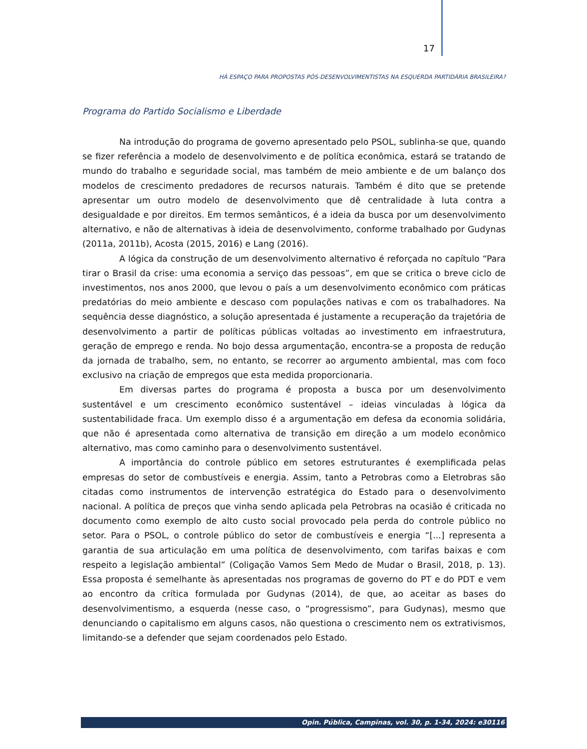17
HÁ ESPAÇO PARA PROPOSTAS PÓS-DESENVOLVIMENTISTAS NA ESQUERDA PARTIDÁRIA BRASILEIRA?
Programa do Partido Socialismo e Liberdade
Na introdução do programa de governo apresentado pelo PSOL, sublinha-se que, quando se fizer referência a modelo de desenvolvimento e de política econômica, estará se tratando de mundo do trabalho e seguridade social, mas também de meio ambiente e de um balanço dos modelos de crescimento predadores de recursos naturais. Também é dito que se pretende apresentar um outro modelo de desenvolvimento que dê centralidade à luta contra a desigualdade e por direitos. Em termos semânticos, é a ideia da busca por um desenvolvimento alternativo, e não de alternativas à ideia de desenvolvimento, conforme trabalhado por Gudynas (2011a, 2011b), Acosta (2015, 2016) e Lang (2016).
A lógica da construção de um desenvolvimento alternativo é reforçada no capítulo “Para tirar o Brasil da crise: uma economia a serviço das pessoas”, em que se critica o breve ciclo de investimentos, nos anos 2000, que levou o país a um desenvolvimento econômico com práticas predatórias do meio ambiente e descaso com populações nativas e com os trabalhadores. Na sequência desse diagnóstico, a solução apresentada é justamente a recuperação da trajetória de desenvolvimento a partir de políticas públicas voltadas ao investimento em infraestrutura, geração de emprego e renda. No bojo dessa argumentação, encontra-se a proposta de redução da jornada de trabalho, sem, no entanto, se recorrer ao argumento ambiental, mas com foco exclusivo na criação de empregos que esta medida proporcionaria.
Em diversas partes do programa é proposta a busca por um desenvolvimento sustentável e um crescimento econômico sustentável – ideias vinculadas à lógica da sustentabilidade fraca. Um exemplo disso é a argumentação em defesa da economia solidária, que não é apresentada como alternativa de transição em direção a um modelo econômico alternativo, mas como caminho para o desenvolvimento sustentável.
A importância do controle público em setores estruturantes é exemplificada pelas empresas do setor de combustíveis e energia. Assim, tanto a Petrobras como a Eletrobras são citadas como instrumentos de intervenção estratégica do Estado para o desenvolvimento nacional. A política de preços que vinha sendo aplicada pela Petrobras na ocasião é criticada no documento como exemplo de alto custo social provocado pela perda do controle público no setor. Para o PSOL, o controle público do setor de combustíveis e energia “[...] representa a garantia de sua articulação em uma política de desenvolvimento, com tarifas baixas e com respeito a legislação ambiental” (Coligação Vamos Sem Medo de Mudar o Brasil, 2018, p. 13). Essa proposta é semelhante às apresentadas nos programas de governo do PT e do PDT e vem ao encontro da crítica formulada por Gudynas (2014), de que, ao aceitar as bases do desenvolvimentismo, a esquerda (nesse caso, o “progressismo”, para Gudynas), mesmo que denunciando o capitalismo em alguns casos, não questiona o crescimento nem os extrativismos, limitando-se a defender que sejam coordenados pelo Estado.
Opin. Pública, Campinas, vol. 30, p. 1-34, 2024: e30116